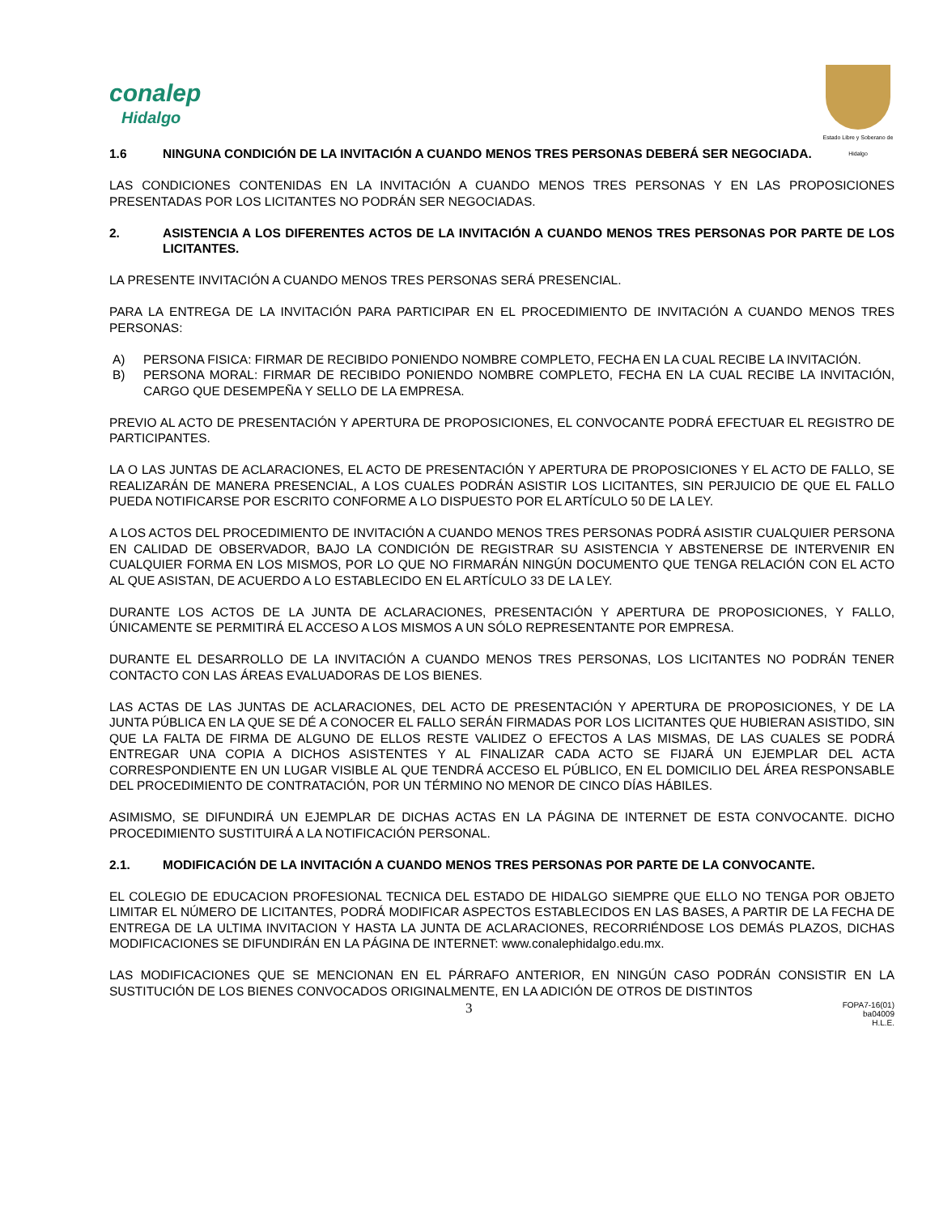conalep
Hidalgo
Estado Libre y Soberano de Hidalgo
1.6 NINGUNA CONDICIÓN DE LA INVITACIÓN A CUANDO MENOS TRES PERSONAS DEBERÁ SER NEGOCIADA.
LAS CONDICIONES CONTENIDAS EN LA INVITACIÓN A CUANDO MENOS TRES PERSONAS Y EN LAS PROPOSICIONES PRESENTADAS POR LOS LICITANTES NO PODRÁN SER NEGOCIADAS.
2. ASISTENCIA A LOS DIFERENTES ACTOS DE LA INVITACIÓN A CUANDO MENOS TRES PERSONAS POR PARTE DE LOS LICITANTES.
LA PRESENTE INVITACIÓN A CUANDO MENOS TRES PERSONAS SERÁ PRESENCIAL.
PARA LA ENTREGA DE LA INVITACIÓN PARA PARTICIPAR EN EL PROCEDIMIENTO DE INVITACIÓN A CUANDO MENOS TRES PERSONAS:
A) PERSONA FISICA: FIRMAR DE RECIBIDO PONIENDO NOMBRE COMPLETO, FECHA EN LA CUAL RECIBE LA INVITACIÓN.
B) PERSONA MORAL: FIRMAR DE RECIBIDO PONIENDO NOMBRE COMPLETO, FECHA EN LA CUAL RECIBE LA INVITACIÓN, CARGO QUE DESEMPEÑA Y SELLO DE LA EMPRESA.
PREVIO AL ACTO DE PRESENTACIÓN Y APERTURA DE PROPOSICIONES, EL CONVOCANTE PODRÁ EFECTUAR EL REGISTRO DE PARTICIPANTES.
LA O LAS JUNTAS DE ACLARACIONES, EL ACTO DE PRESENTACIÓN Y APERTURA DE PROPOSICIONES Y EL ACTO DE FALLO, SE REALIZARÁN DE MANERA PRESENCIAL, A LOS CUALES PODRÁN ASISTIR LOS LICITANTES, SIN PERJUICIO DE QUE EL FALLO PUEDA NOTIFICARSE POR ESCRITO CONFORME A LO DISPUESTO POR EL ARTÍCULO 50 DE LA LEY.
A LOS ACTOS DEL PROCEDIMIENTO DE INVITACIÓN A CUANDO MENOS TRES PERSONAS PODRÁ ASISTIR CUALQUIER PERSONA EN CALIDAD DE OBSERVADOR, BAJO LA CONDICIÓN DE REGISTRAR SU ASISTENCIA Y ABSTENERSE DE INTERVENIR EN CUALQUIER FORMA EN LOS MISMOS, POR LO QUE NO FIRMARÁN NINGÚN DOCUMENTO QUE TENGA RELACIÓN CON EL ACTO AL QUE ASISTAN, DE ACUERDO A LO ESTABLECIDO EN EL ARTÍCULO 33 DE LA LEY.
DURANTE LOS ACTOS DE LA JUNTA DE ACLARACIONES, PRESENTACIÓN Y APERTURA DE PROPOSICIONES, Y FALLO, ÚNICAMENTE SE PERMITIRÁ EL ACCESO A LOS MISMOS A UN SÓLO REPRESENTANTE POR EMPRESA.
DURANTE EL DESARROLLO DE LA INVITACIÓN A CUANDO MENOS TRES PERSONAS, LOS LICITANTES NO PODRÁN TENER CONTACTO CON LAS ÁREAS EVALUADORAS DE LOS BIENES.
LAS ACTAS DE LAS JUNTAS DE ACLARACIONES, DEL ACTO DE PRESENTACIÓN Y APERTURA DE PROPOSICIONES, Y DE LA JUNTA PÚBLICA EN LA QUE SE DÉ A CONOCER EL FALLO SERÁN FIRMADAS POR LOS LICITANTES QUE HUBIERAN ASISTIDO, SIN QUE LA FALTA DE FIRMA DE ALGUNO DE ELLOS RESTE VALIDEZ O EFECTOS A LAS MISMAS, DE LAS CUALES SE PODRÁ ENTREGAR UNA COPIA A DICHOS ASISTENTES Y AL FINALIZAR CADA ACTO SE FIJARÁ UN EJEMPLAR DEL ACTA CORRESPONDIENTE EN UN LUGAR VISIBLE AL QUE TENDRÁ ACCESO EL PÚBLICO, EN EL DOMICILIO DEL ÁREA RESPONSABLE DEL PROCEDIMIENTO DE CONTRATACIÓN, POR UN TÉRMINO NO MENOR DE CINCO DÍAS HÁBILES.
ASIMISMO, SE DIFUNDIRÁ UN EJEMPLAR DE DICHAS ACTAS EN LA PÁGINA DE INTERNET DE ESTA CONVOCANTE. DICHO PROCEDIMIENTO SUSTITUIRÁ A LA NOTIFICACIÓN PERSONAL.
2.1. MODIFICACIÓN DE LA INVITACIÓN A CUANDO MENOS TRES PERSONAS POR PARTE DE LA CONVOCANTE.
EL COLEGIO DE EDUCACION PROFESIONAL TECNICA DEL ESTADO DE HIDALGO SIEMPRE QUE ELLO NO TENGA POR OBJETO LIMITAR EL NÚMERO DE LICITANTES, PODRÁ MODIFICAR ASPECTOS ESTABLECIDOS EN LAS BASES, A PARTIR DE LA FECHA DE ENTREGA DE LA ULTIMA INVITACION Y HASTA LA JUNTA DE ACLARACIONES, RECORRIÉNDOSE LOS DEMÁS PLAZOS, DICHAS MODIFICACIONES SE DIFUNDIRÁN EN LA PÁGINA DE INTERNET: www.conalephidalgo.edu.mx.
LAS MODIFICACIONES QUE SE MENCIONAN EN EL PÁRRAFO ANTERIOR, EN NINGÚN CASO PODRÁN CONSISTIR EN LA SUSTITUCIÓN DE LOS BIENES CONVOCADOS ORIGINALMENTE, EN LA ADICIÓN DE OTROS DE DISTINTOS
3 FOPA7-16(01)
ba04009
H.L.E.